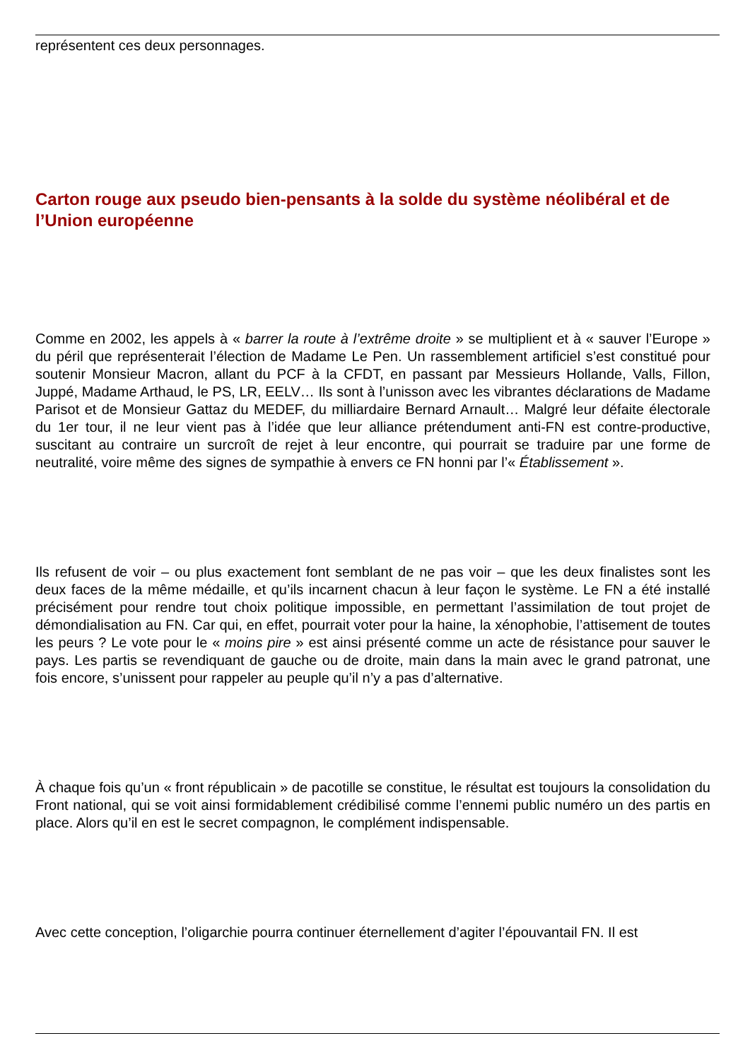représentent ces deux personnages.
Carton rouge aux pseudo bien-pensants à la solde du système néolibéral et de l’Union européenne
Comme en 2002, les appels à « barrer la route à l’extrême droite » se multiplient et à « sauver l’Europe » du péril que représenterait l’élection de Madame Le Pen. Un rassemblement artificiel s’est constitué pour soutenir Monsieur Macron, allant du PCF à la CFDT, en passant par Messieurs Hollande, Valls, Fillon, Juppé, Madame Arthaud, le PS, LR, EELV… Ils sont à l’unisson avec les vibrantes déclarations de Madame Parisot et de Monsieur Gattaz du MEDEF, du milliardaire Bernard Arnault… Malgré leur défaite électorale du 1er tour, il ne leur vient pas à l’idée que leur alliance prétendument anti-FN est contre-productive, suscitant au contraire un surcroît de rejet à leur encontre, qui pourrait se traduire par une forme de neutralité, voire même des signes de sympathie à envers ce FN honni par l’« Établissement ».
Ils refusent de voir – ou plus exactement font semblant de ne pas voir – que les deux finalistes sont les deux faces de la même médaille, et qu’ils incarnent chacun à leur façon le système. Le FN a été installé précisément pour rendre tout choix politique impossible, en permettant l’assimilation de tout projet de démondialisation au FN. Car qui, en effet, pourrait voter pour la haine, la xénophobie, l’attisement de toutes les peurs ? Le vote pour le « moins pire » est ainsi présenté comme un acte de résistance pour sauver le pays. Les partis se revendiquant de gauche ou de droite, main dans la main avec le grand patronat, une fois encore, s’unissent pour rappeler au peuple qu’il n’y a pas d’alternative.
À chaque fois qu’un « front républicain » de pacotille se constitue, le résultat est toujours la consolidation du Front national, qui se voit ainsi formidablement crédibilisé comme l’ennemi public numéro un des partis en place. Alors qu’il en est le secret compagnon, le complément indispensable.
Avec cette conception, l’oligarchie pourra continuer éternellement d’agiter l’épouvantail FN. Il est